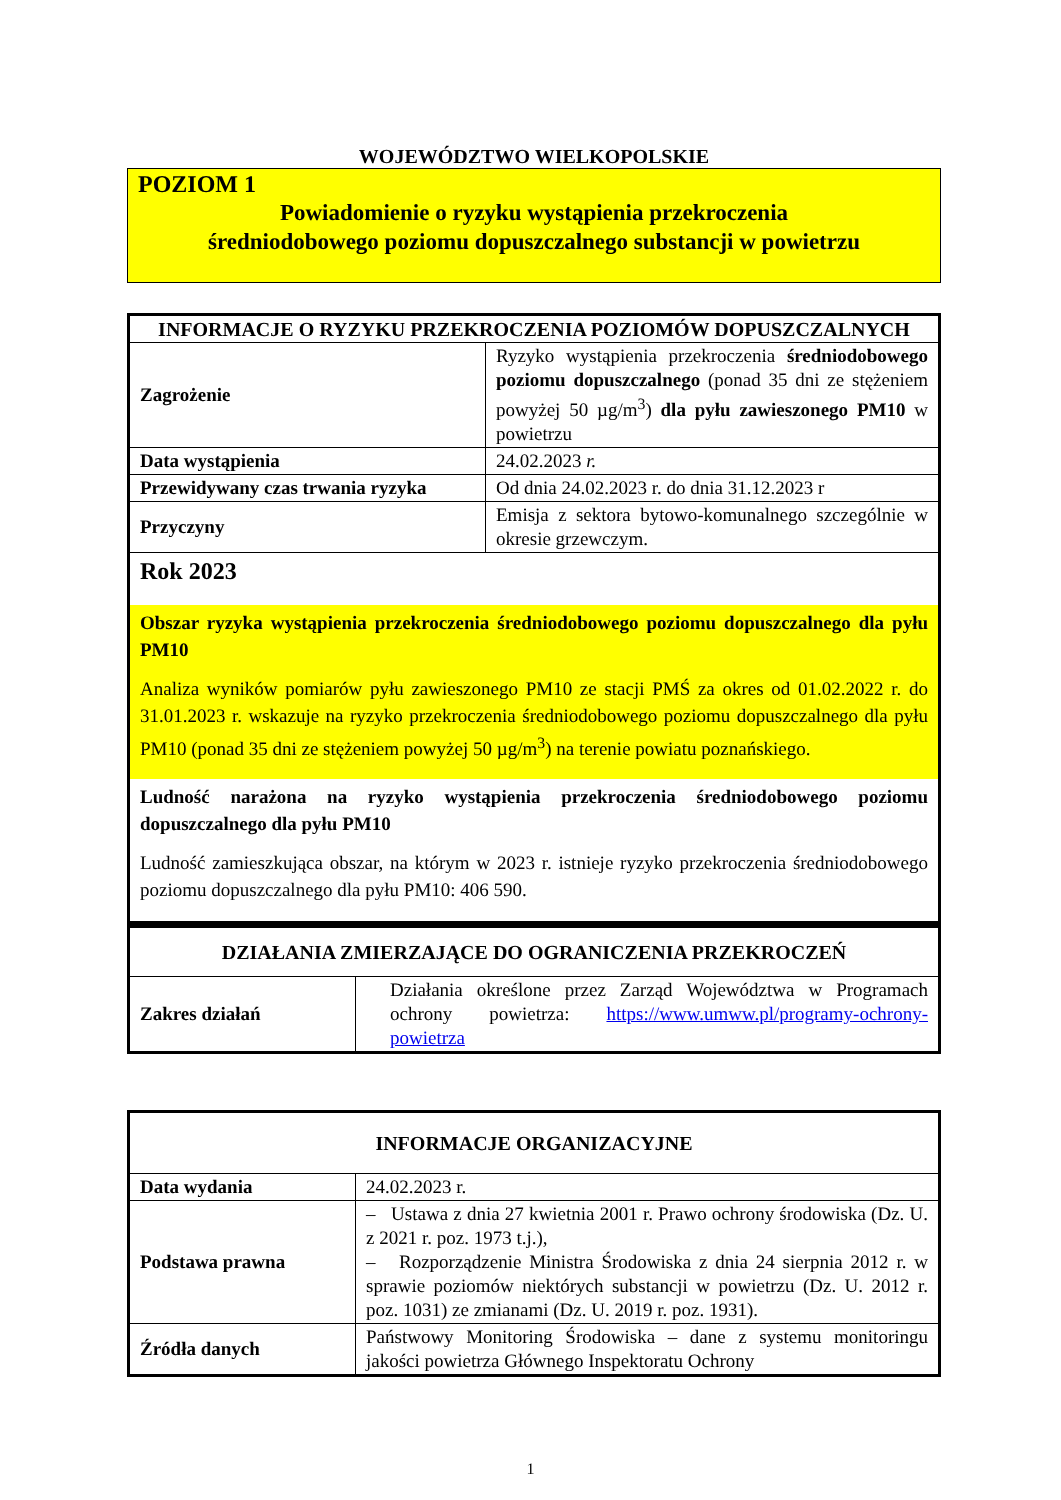WOJEWÓDZTWO WIELKOPOLSKIE
POZIOM 1
Powiadomienie o ryzyku wystąpienia przekroczenia
średniodobowego poziomu dopuszczalnego substancji w powietrzu
| INFORMACJE O RYZYKU PRZEKROCZENIA POZIOMÓW DOPUSZCZALNYCH | |
| --- | --- |
| Zagrożenie | Ryzyko wystąpienia przekroczenia średniodobowego poziomu dopuszczalnego (ponad 35 dni ze stężeniem powyżej 50 µg/m<sup>3</sup>) dla pyłu zawieszonego PM10 w powietrzu |
| Data wystąpienia | 24.02.2023 r. |
| Przewidywany czas trwania ryzyka | Od dnia 24.02.2023 r. do dnia 31.12.2023 r |
| Przyczyny | Emisja z sektora bytowo-komunalnego szczególnie w okresie grzewczym. |
| Rok 2023 Obszar ryzyka wystąpienia przekroczenia średniodobowego poziomu dopuszczalnego dla pyłu PM10 Analiza wyników pomiarów pyłu zawieszonego PM10 ze stacji PMŚ za okres od 01.02.2022 r. do 31.01.2023 r. wskazuje na ryzyko przekroczenia średniodobowego poziomu dopuszczalnego dla pyłu PM10 (ponad 35 dni ze stężeniem powyżej 50 µg/m<sup>3</sup>) na terenie powiatu poznańskiego. Ludność narażona na ryzyko wystąpienia przekroczenia średniodobowego poziomu dopuszczalnego dla pyłu PM10 Ludność zamieszkująca obszar, na którym w 2023 r. istnieje ryzyko przekroczenia średniodobowego poziomu dopuszczalnego dla pyłu PM10: 406 590. | |
| DZIAŁANIA ZMIERZAJĄCE DO OGRANICZENIA PRZEKROCZEŃ | |
| --- | --- |
| Zakres działań | Działania określone przez Zarząd Województwa w Programach ochrony powietrza: https://www.umww.pl/programy-ochrony-powietrza |
| INFORMACJE ORGANIZACYJNE | |
| --- | --- |
| Data wydania | 24.02.2023 r. |
| Podstawa prawna | – Ustawa z dnia 27 kwietnia 2001 r. Prawo ochrony środowiska (Dz. U. z 2021 r. poz. 1973 t.j.), – Rozporządzenie Ministra Środowiska z dnia 24 sierpnia 2012 r. w sprawie poziomów niektórych substancji w powietrzu (Dz. U. 2012 r. poz. 1031) ze zmianami (Dz. U. 2019 r. poz. 1931). |
| Źródła danych | Państwowy Monitoring Środowiska – dane z systemu monitoringu jakości powietrza Głównego Inspektoratu Ochrony |
1